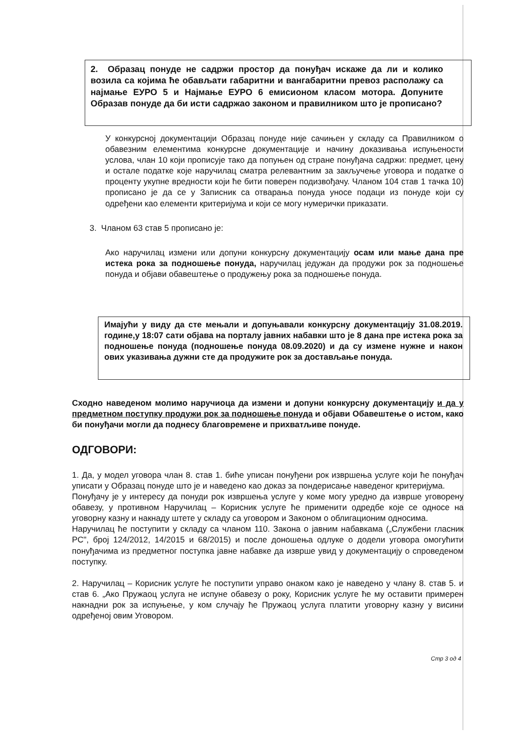2. Образац понуде не садржи простор да понуђач искаже да ли и колико возила са којима ће обављати габаритни и вангабаритни превоз располажу са најмање ЕУРО 5 и Најмање ЕУРО 6 емисионом класом мотора. Допуните Образав понуде да би исти садржао законом и правилником што је прописано?
У конкурсној документацији Образац понуде није сачињен у складу са Правилником о обавезним елементима конкурсне документације и начину доказивања испуњености услова, члан 10 који прописује тако да попуњен од стране понуђача садржи: предмет, цену и остале податке које наручилац сматра релевантним за закључење уговора и податке о проценту укупне вредности који ће бити поверен подизвођачу. Чланом 104 став 1 тачка 10) прописано је да се у Записник са отварања понуда уносе подаци из понуде који су одређени као елементи критеријума и који се могу нумерички приказати.
3. Чланом 63 став 5 прописано је:
Ако наручилац измени или допуни конкурсну документацију осам или мање дана пре истека рока за подношење понуда, наручилац једужан да продужи рок за подношење понуда и објави обавештење о продужењу рока за подношење понуда.
Имајући у виду да сте мењали и допуњавали конкурсну документацију 31.08.2019. године,у 18:07 сати објава на порталу јавних набавки што је 8 дана пре истека рока за подношење понуда (подношење понуда 08.09.2020) и да су измене нужне и након ових указивања дужни сте да продужите рок за достављање понуда.
Сходно наведеном молимо наручиоца да измени и допуни конкурсну документацију и да у предметном поступку продужи рок за подношење понуда и објави Обавештење о истом, како би понуђачи могли да поднесу благовремене и прихватљиве понуде.
ОДГОВОРИ:
1. Да, у модел уговора члан 8. став 1. биће уписан понуђени рок извршења услуге који ће понуђач уписати у Образац понуде што је и наведено као доказ за пондерисање наведеног критеријума.
Понуђачу је у интересу да понуди рок извршења услуге у коме могу уредно да изврше уговорену обавезу, у противном Наручилац – Корисник услуге ће применити одредбе које се односе на уговорну казну и накнаду штете у складу са уговором и Законом о облигационим односима.
Наручилац ће поступити у складу са чланом 110. Закона о јавним набавкама („Службени гласник РС", број 124/2012, 14/2015 и 68/2015) и после доношења одлуке о додели уговора омогућити понуђачима из предметног поступка јавне набавке да изврше увид у документацију о спроведеном поступку.
2. Наручилац – Корисник услуге ће поступити управо онаком како је наведено у члану 8. став 5. и став 6. „Ако Пружаоц услуга не испуне обавезу о року, Корисник услуге ће му оставити примерен накнадни рок за испуњење, у ком случају ће Пружаоц услуга платити уговорну казну у висини одређеној овим Уговором.
Стр 3 од 4